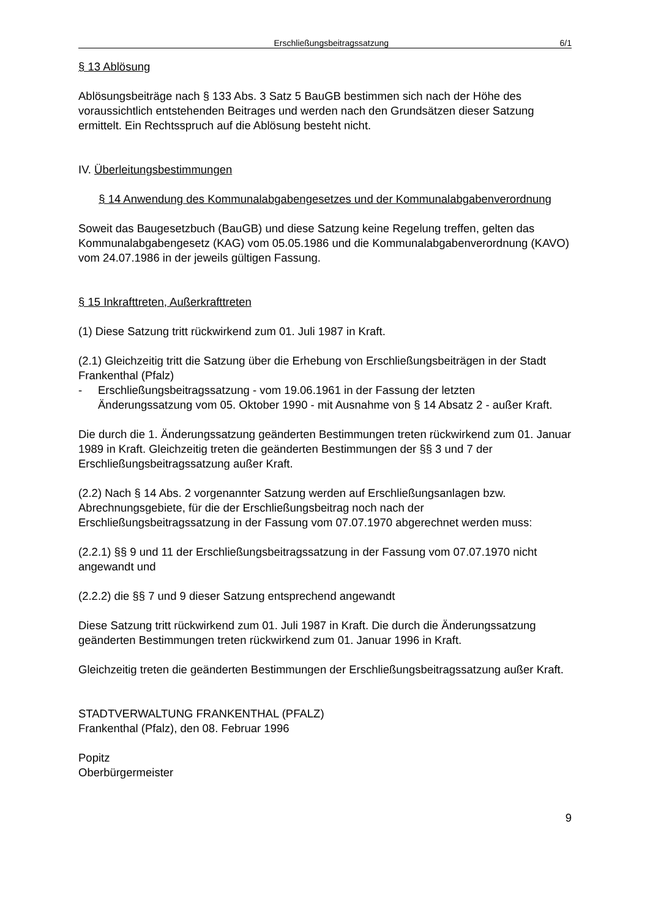Erschließungsbeitragssatzung 6/1
§ 13 Ablösung
Ablösungsbeiträge nach § 133 Abs. 3 Satz 5 BauGB bestimmen sich nach der Höhe des voraussichtlich entstehenden Beitrages und werden nach den Grundsätzen dieser Satzung ermittelt. Ein Rechtsspruch auf die Ablösung besteht nicht.
IV. Überleitungsbestimmungen
§ 14 Anwendung des Kommunalabgabengesetzes und der Kommunalabgabenverordnung
Soweit das Baugesetzbuch (BauGB) und diese Satzung keine Regelung treffen, gelten das Kommunalabgabengesetz (KAG) vom 05.05.1986 und die Kommunalabgabenverordnung (KAVO) vom 24.07.1986 in der jeweils gültigen Fassung.
§ 15 Inkrafttreten, Außerkrafttreten
(1) Diese Satzung tritt rückwirkend zum 01. Juli 1987 in Kraft.
(2.1) Gleichzeitig tritt die Satzung über die Erhebung von Erschließungsbeiträgen in der Stadt Frankenthal (Pfalz)
- Erschließungsbeitragssatzung - vom 19.06.1961 in der Fassung der letzten Änderungssatzung vom 05. Oktober 1990 - mit Ausnahme von § 14 Absatz 2 - außer Kraft.
Die durch die 1. Änderungssatzung geänderten Bestimmungen treten rückwirkend zum 01. Januar 1989 in Kraft. Gleichzeitig treten die geänderten Bestimmungen der §§ 3 und 7 der Erschließungsbeitragssatzung außer Kraft.
(2.2) Nach § 14 Abs. 2 vorgenannter Satzung werden auf Erschließungsanlagen bzw. Abrechnungsgebiete, für die der Erschließungsbeitrag noch nach der Erschließungsbeitragssatzung in der Fassung vom 07.07.1970 abgerechnet werden muss:
(2.2.1) §§ 9 und 11 der Erschließungsbeitragssatzung in der Fassung vom 07.07.1970 nicht angewandt und
(2.2.2) die §§ 7 und 9 dieser Satzung entsprechend angewandt
Diese Satzung tritt rückwirkend zum 01. Juli 1987 in Kraft. Die durch die Änderungssatzung geänderten Bestimmungen treten rückwirkend zum 01. Januar 1996 in Kraft.
Gleichzeitig treten die geänderten Bestimmungen der Erschließungsbeitragssatzung außer Kraft.
STADTVERWALTUNG FRANKENTHAL (PFALZ)
Frankenthal (Pfalz), den 08. Februar 1996
Popitz
Oberbürgermeister
9